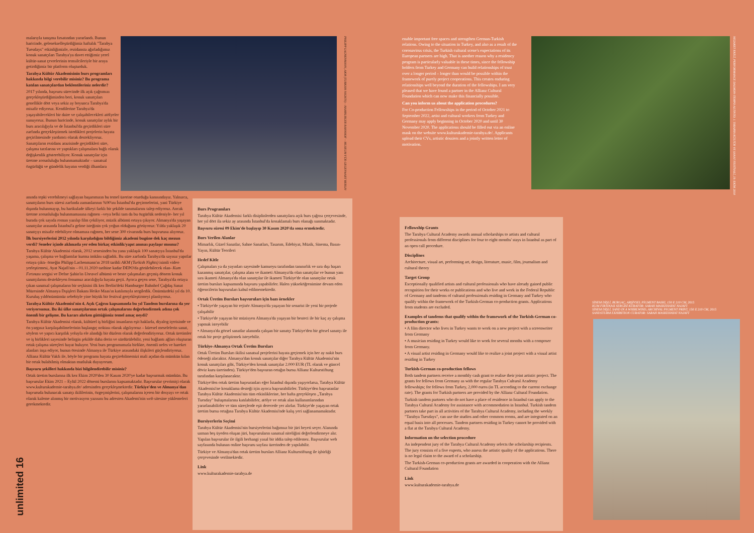unlimited 16
malarıyla tanışma fırsatından yararlandı. Bunun haricinde, geleneksel­leştirdiğimiz haftalık "Tarabya Tuesdays" etkinliğimizle, rezidansta ağırladığımız konuk sanatçıları Tarabya'ya davet ettiğimiz yerel kültür-sanat çevrelerinin temsilcileriyle bir araya getirdiğimiz bir platform oluşturduk.
Tarabya Kültür Akademisinin burs programları hakkında bilgi verebilir misiniz? Bu programa katılan sanatçılardan beklentileriniz nelerdir?
2017 yılında, başvuru sürecinde ilk açık çağrımızı gerçekleştirdiğimizden beri, konuk sanatçıları genellikle dört veya sekiz ay boyunca Tarabya'da misafir ediyoruz. Kendilerine Tarabya'da yaşayabilecekleri bir daire ve çalışabilecekleri atölyeler sunuyoruz. Bunun haricinde, konuk sanatçılar aylık bir burs aracılığıyla ve de İstanbul'da geçirdikleri süre zarfında gerçekleştirmek istedikleri projelerin hayata geçirilmesinde yardımcı olarak destekliyoruz. Sanatçıların rezidans arazisinde geçirdikleri süre, çalışma tarzlarına ve yaptıkları çalışmalara bağlı olarak değişkenlik gösterebiliyor. Konuk sanatçılar için üretme zorunluluğu bulunmamaktadır – sanatsal özgürlüğü ve gündelik hayatın verdiği ilhamlara
PHILIPP LACHENMANN, AKM (TURKISH NIGHTS) – HAMBURGER BAHNHOF – MUSEUM FÜR GEGENWART BERLIN
anında tepki verebilmeyi sağlayan başarımızın bu temel üzerine oturduğu kanısındayız. Yalnızca, sanatçıların burs süresi zarfında zamanlarının %90'ını İstanbul'da geçirmelerini, yani Türkiye dışında bulunmayıp, bu harikulade ülkeyi farklı bir şekilde tanımalarını talep ediyoruz. Ancak üretme zorunluluğu bulunmamasına rağmen –veya belki tam da bu özgürlük nedeniyle- her yıl burada çok sayıda roman yazılıp film çekiliyor, müzik albümü ortaya çıkıyor. Almanya'da yaşayan sanatçılar arasında İstanbul'a gelme isteğinin çok yoğun olduğunu görüyoruz: Yılda yaklaşık 20 sanatçıyı misafir edebiliyor olmamıza rağmen, her sene 300 civarında burs başvurusu alıyoruz.
İlk bursiyerlerini 2012 yılında karşıladığını bildiğimiz akademi bugüne dek kaç mezun verdi? Seneler içinde aklınızda yer eden birkaç etkinlik/yapıt anınızı paylaşır mısınız?
Tarabya Kültür Akademisi olarak, 2012 senesinden bu yana yaklaşık 100 sanatçıya İstanbul'da yaşama, çalışma ve bağlantılar kurma imkânı sağladık. Bu süre zarfında Tarabya'da sayısız yapıtlar ortaya çıktı- örneğin Philipp Lachenmann'ın 2018 tarihli AKM (Turkish Nights) isimli video yerleştirmesi, Ayat Najafi'nin – 01.11.2020 tarihine kadar DEPO'da görülebilecek olan- Kum Fırtınası sergisi ve Defne Şahin'in Unravel albümü ve beste çalışmaları geçmiş dönem konuk sanatçılarını destekleyen fonumuz aracılığıyla hayata geçti. Ayrıca geçen sene, Tarabya'da ortaya çıkan sanatsal çalışmaların bir seçkisini ilk kez Berlin'deki Hamburger Bahnhof Çağdaş Sanat Müzesinde Almanya Dışişleri Bakanı Heiko Maas'ın katılımıyla sergiledik. Önümüzdeki yıl da 10. Kuruluş yıldönümümüz sebebiyle yine büyük bir festival gerçekleştirmeyi planlıyoruz.
Tarabya Kültür Akademisi'nin 4. Açık Çağrısı kapsamında bu yıl Tandem burslarına da yer veriyorsunuz. Bu iki ülke sanatçılarının ortak çalışmalarını değerlendirmek adına çok önemli bir gelişme. Bu kararı alırken güttüğünüz temel amaç neydi?
Tarabya Kültür Akademisi olarak, kültürel iş birliğini insanların eşit haklarla, diyalog içerisinde ve ön yargısız karşılaşabilmelerinin başlangıç noktası olarak algılıyoruz – küresel meselelerin sanat, söylem ve yapıcı karşıtlık yoluyla ele alındığı bir düzlem olarak değerlendiriyoruz. Ortak üretimler ve iş birlikleri sayesinde belirgin şekilde daha derin ve sürdürülebilir, yeni bağlantı ağları oluşturan ortak çalışma süreçleri hayat buluyor. Yeni burs programımızla birlikte, önemli nefes ve hareket alanları inşa ediyor, bunun ötesinde Almanya ile Türkiye arasındaki ilişkileri güçlendiriyoruz. Allianz Kültür Vakfı ile, böyle bir programı hayata geçirebilmemizi mali açıdan da mümkün kılan bir ortak bulabilmiş olmaktan mutluluk duyuyorum.
Başvuru şekilleri hakkında bizi bilgilendirebilir misiniz?
Ortak üretim burslarına ilk kez Ekim 2020'den 30 Kasım 2020'ye kadar başvurmak mümkün. Bu başvurular Ekim 2021 – Eylül 2022 dönemi burslarını kapsamaktadır. Başvurular çevrimiçi olarak www.kulturakademie-tarabya.de/ adresinden gerçekleşmektedir. Türkiye'den ve Almanya'dan başvuruda bulunacak sanatçı ikililerinin, özgeçmişlerini, çalışmalarını içeren bir dosyayı ve ortak olarak kaleme alınmış bir motivasyon yazısını bu adresten Akademi'nin web sitesine yüklemeleri gerekmektedir.
Burs Programları
Tarabya Kültür Akademisi farklı disiplinlerden sanatçılara açık burs çağrısı çerçevesinde, her yıl dört ila sekiz ay arasında İstanbul'da konaklamalı burs olanağı sunmaktadır.
Başvuru süresi 09 Ekim'de başlayıp 30 Kasım 2020'da sona ermektedir.
Burs Verilen Alanlar
Mimarlık, Güzel Sanatlar, Sahne Sanatları, Tasarım, Edebiyat, Müzik, Sinema, Basın-Yayın, Kültür Teorileri
Hedef Kitle
Çalışmaları ya da yayınları sayesinde kamuoyu tarafından tanınırlık ve sıra dışı başarı kazanmış sanatçılar, çalışma alanı ve ikameti Almanya'da olan sanatçılar ve bunun yanı sıra ikameti Almanya'da olan sanatçılar ile ikameti Türkiye'de olan sanatçılar ortak üretim bursları kapsamında başvuru yapabilirler. Halen yükseköğrenimine devam eden öğrencilerin başvuruları kabul edilmemektedir.
Ortak Üretim Bursları başvuruları için bazı örnekler
• Türkiye'de yaşayan bir rejisör Almanya'da yaşayan bir senarist ile yeni bir projede çalışabilir
• Türkiye'de yaşayan bir müzisyen Almanya'da yaşayan bir besteci ile bir kaç ay çalışma yapmak isteyebilir
• Almanya'da görsel sanatlar alanında çalışan bir sanatçı Türkiye'den bir görsel sanatçı ile ortak bir proje geliştirmek isteyebilir.
Türkiye-Almanya Ortak Üretim Bursları
Ortak Üretim Bursları ikilisi sanatsal projelerini hayata geçirmek için her ay nakit burs ödeneği alacaktır. Almanya'dan konuk sanatçılar diğer Tarabya Kültür Akademisi'nin konuk sanatçıları gibi, Türkiye'den konuk sanatçılar 2.000 EUR (TL olarak ve güncel döviz kuru üzerinden). Türkiye'den başvuran ortağın bursu Allianz Kulturstiftung tarafından karşılanacaktır.
Türkiye'den ortak üretim başvuranları eğer İstanbul dışında yaşıyorlarsa, Tarabya Kültür Akademisi'ne konaklama desteği için ayrıca başvurabilirler. Türkiye'den başvuranlar Tarabya Kültür Akademisi'nin tüm etkinliklerine, her hafta gerçekleşen „Tarabya Tuesday" buluşmalarına katılabilirler, atölye ve ortak alan kullanımlarından yararlanabilirler ve tüm süreçlerde eşit derecede yer alırlar. Türkiye'de yaşayan ortak üretim bursu ortağına Tarabya Kültür Akademisi'nde kalış yeri sağlanamamaktadır.
Bursiyerlerin Seçimi
Tarabya Kültür Akademisi'nin bursiyerlerini bağımsız bir jüri heyeti seçer. Alanında uzman beş üyeden oluşan jüri, başvuruların sanatsal niteliğini değerlendirmeye alır. Yapılan başvurular ile ilgili herhangi yasal bir iddia talep edilemez. Başvurular web sayfasında bulunan online başvuru sayfası üzerinden de yapılabilir.
Türkiye ve Almanya'dan ortak üretim bursları Allianz Kulturstiftung ile işbirliği çerçevesinde verilmektedir.
Link
www.kulturakademie-tarabya.de
enable important free spaces and strengthen German-Turkish relations. Owing to the situation in Turkey, and also as a result of the coronavirus crisis, the Turkish cultural scene's expectations of its European partners are high. That is another reason why a residency program is particularly valuable in these times, since the fellowship holders from Turkey and Germany can build relationships of trust over a longer period – longer than would be possible within the framework of purely project cooperations. This creates enduring relationships well beyond the duration of the fellowships. I am very pleased that we have found a partner in the Allianz Cultural Foundation which can now make this financially possible.
Can you inform us about the application procedures?
For Co-production Fellowships in the period of October 2021 to September 2022, artist and cultural workers from Turkey and Germany may apply beginning in October 2020 and until 30 November 2020. The applications should be filled out via an online mask on the website www.kulturakademie-tarabya.de/. Applicants upload their CVs, artistic dossiers and a jointly written letter of motivation.
NEZAKET EKİCİ, PERFORMANCE DALMON-TEMPO ALTINTO. I. TARABYA KÜLTÜR VE SANAT FESTİVALİ, 19. EKİM 2018
Fellowship Grants
The Tarabya Cultural Academy awards annual scholarships to artists and cultural professionals from different disciplines for four to eight months' stays in Istanbul as part of an open call procedure.
Disciplines
Architecture, visual art, performing art, design, literature, music, film, journalism and cultural theory
Target Group
Exceptionally qualified artists and cultural professionals who have already gained public recognition for their works or publications and who live and work in the Federal Republic of Germany and tandems of cultural professionals residing in Germany and Turkey who qualify within the framework of the Turkish-German co-production grants. Applications from students are excluded.
Examples of tandems that qualify within the framework of the Turkish-German co-production grants:
• A film director who lives in Turkey wants to work on a new project with a screenwriter from Germany
• A musician residing in Turkey would like to work for several months with a composer from Germany.
• A visual artist residing in Germany would like to realize a joint project with a visual artist residing in Turkey
Turkish-German co-production fellows
Both tandem partners receive a monthly cash grant to realise their joint artistic project. The grants for fellows from Germany as with the regular Tarabya Cultural Academy fellowships; for fellows from Turkey, 2,000 euros (in TL according to the current exchange rate). The grants for Turkish partners are provided by the Allianz Cultural Foundation.
Turkish tandem partners who do not have a place of residence in Istanbul can apply to the Tarabya Cultural Academy for assistance with accommodation in Istanbul. Turkish tandem partners take part in all activities of the Tarabya Cultural Academy, including the weekly "Tarabya Tuesdays", can use the studios and other common rooms, and are integrated on an equal basis into all processes. Tandem partners residing in Turkey cannot be provided with a flat at the Tarabya Cultural Academy.
Information on the selection procedure
An independent jury of the Tarabya Cultural Academy selects the scholarship recipients. The jury consists of a five experts, who assess the artistic quality of the applications. There is no legal claim to the award of a scholarship.
The Turkish-German co-production grants are awarded in cooperation with the Allianz Cultural Foundation
Link
www.kulturakademie-tarabya.de
SİNEM DİŞLİ, BURGAÇ, ARŞİVSEL PİGMENT BASKI, 150 X 210 CM, 2015
KUM FIRTINASI SERGİSİ KÜRATÖR: SARAH MASKEHAYAT NAJAFİ
SİNEM DİŞLİ, SAND IN A WHIRLWIND, ARCHIVAL PIGMENT PRINT, 150 X 210 CM, 2015
SANDSTURM EXHIBITION CURATOR: SARAH MASKEHAYAT NAJAFİ